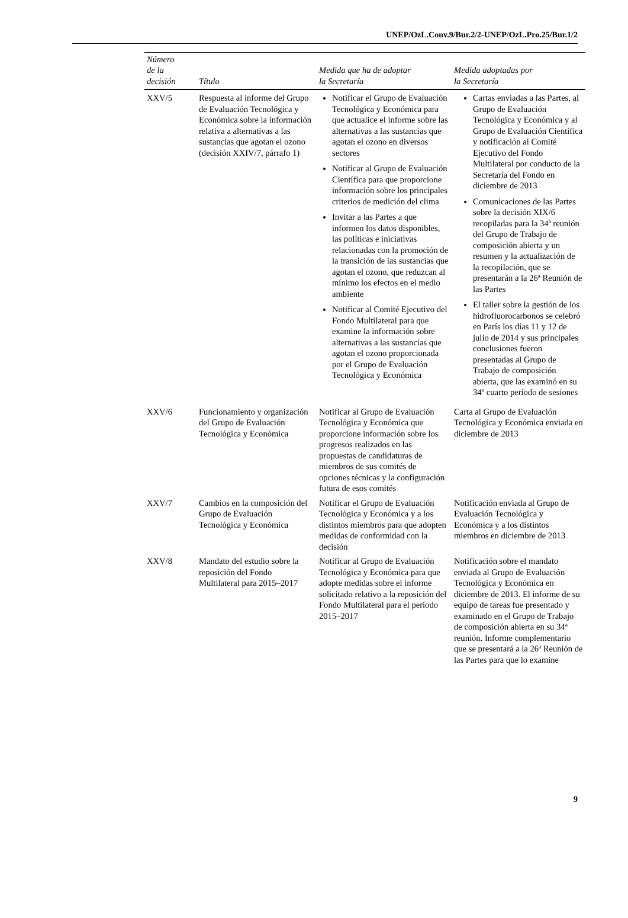UNEP/OzL.Conv.9/Bur.2/2-UNEP/OzL.Pro.25/Bur.1/2
| Número de la decisión | Título | Medida que ha de adoptar la Secretaría | Medida adoptadas por la Secretaría |
| --- | --- | --- | --- |
| XXV/5 | Respuesta al informe del Grupo de Evaluación Tecnológica y Económica sobre la información relativa a alternativas a las sustancias que agotan el ozono (decisión XXIV/7, párrafo 1) | Notificar el Grupo de Evaluación Tecnológica y Económica para que actualice el informe sobre las alternativas a las sustancias que agotan el ozono en diversos sectores Notificar al Grupo de Evaluación Científica para que proporcione información sobre los principales criterios de medición del clima Invitar a las Partes a que informen los datos disponibles, las políticas e iniciativas relacionadas con la promoción de la transición de las sustancias que agotan el ozono, que reduzcan al mínimo los efectos en el medio ambiente Notificar al Comité Ejecutivo del Fondo Multilateral para que examine la información sobre alternativas a las sustancias que agotan el ozono proporcionada por el Grupo de Evaluación Tecnológica y Económica | Cartas enviadas a las Partes, al Grupo de Evaluación Tecnológica y Económica y al Grupo de Evaluación Científica y notificación al Comité Ejecutivo del Fondo Multilateral por conducto de la Secretaría del Fondo en diciembre de 2013 Comunicaciones de las Partes sobre la decisión XIX/6 recopiladas para la 34ª reunión del Grupo de Trabajo de composición abierta y un resumen y la actualización de la recopilación, que se presentarán a la 26ª Reunión de las Partes El taller sobre la gestión de los hidrofluorocarbonos se celebró en París los días 11 y 12 de julio de 2014 y sus principales conclusiones fueron presentadas al Grupo de Trabajo de composición abierta, que las examinó en su 34º cuarto período de sesiones |
| XXV/6 | Funcionamiento y organización del Grupo de Evaluación Tecnológica y Económica | Notificar al Grupo de Evaluación Tecnológica y Económica que proporcione información sobre los progresos realizados en las propuestas de candidaturas de miembros de sus comités de opciones técnicas y la configuración futura de esos comités | Carta al Grupo de Evaluación Tecnológica y Económica enviada en diciembre de 2013 |
| XXV/7 | Cambios en la composición del Grupo de Evaluación Tecnológica y Económica | Notificar el Grupo de Evaluación Tecnológica y Económica y a los distintos miembros para que adopten medidas de conformidad con la decisión | Notificación enviada al Grupo de Evaluación Tecnológica y Económica y a los distintos miembros en diciembre de 2013 |
| XXV/8 | Mandato del estudio sobre la reposición del Fondo Multilateral para 2015–2017 | Notificar al Grupo de Evaluación Tecnológica y Económica para que adopte medidas sobre el informe solicitado relativo a la reposición del Fondo Multilateral para el período 2015–2017 | Notificación sobre el mandato enviada al Grupo de Evaluación Tecnológica y Económica en diciembre de 2013. El informe de su equipo de tareas fue presentado y examinado en el Grupo de Trabajo de composición abierta en su 34ª reunión. Informe complementario que se presentará a la 26ª Reunión de las Partes para que lo examine |
9